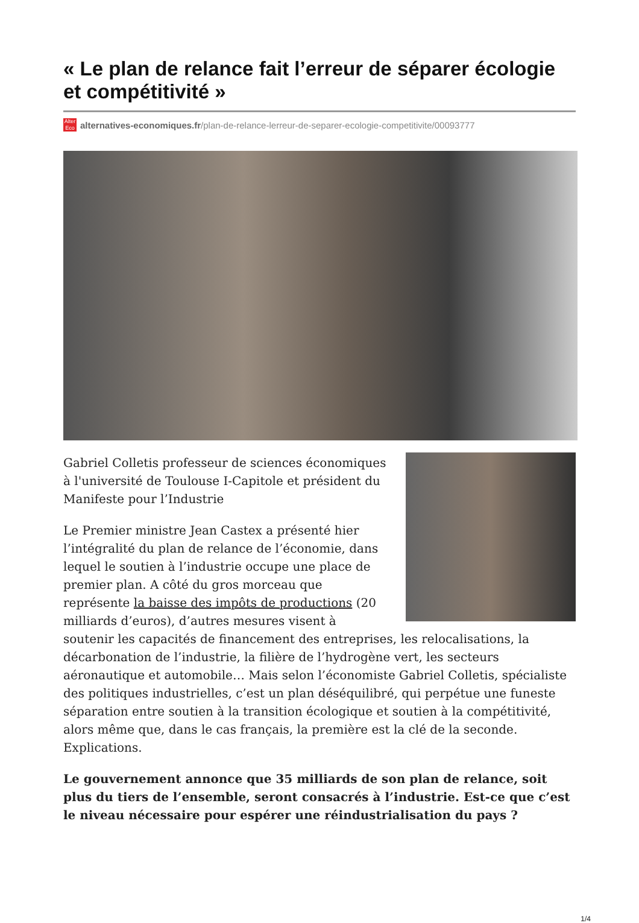« Le plan de relance fait l’erreur de séparer écologie et compétitivité »
Alter Eco
alternatives-economiques.fr/plan-de-relance-lerreur-de-separer-ecologie-competitivite/00093777
Gabriel Colletis professeur de sciences économiques à l'université de Toulouse I-Capitole et président du Manifeste pour l’Industrie
Le Premier ministre Jean Castex a présenté hier l’intégralité du plan de relance de l’économie, dans lequel le soutien à l’industrie occupe une place de premier plan. A côté du gros morceau que représente la baisse des impôts de productions (20 milliards d’euros), d’autres mesures visent à soutenir les capacités de financement des entreprises, les relocalisations, la décarbonation de l’industrie, la filière de l’hydrogène vert, les secteurs aéronautique et automobile… Mais selon l’économiste Gabriel Colletis, spécialiste des politiques industrielles, c’est un plan déséquilibré, qui perpétue une funeste séparation entre soutien à la transition écologique et soutien à la compétitivité, alors même que, dans le cas français, la première est la clé de la seconde. Explications.
Le gouvernement annonce que 35 milliards de son plan de relance, soit plus du tiers de l’ensemble, seront consacrés à l’industrie. Est-ce que c’est le niveau nécessaire pour espérer une réindustrialisation du pays ?
1/4